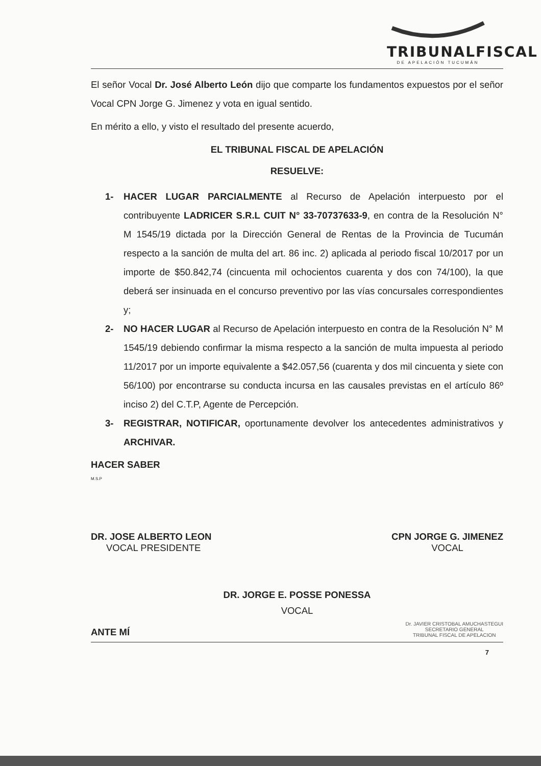TRIBUNALFISCAL
DE APELACIÓN TUCUMÁN
El señor Vocal Dr. José Alberto León dijo que comparte los fundamentos expuestos por el señor Vocal CPN Jorge G. Jimenez y vota en igual sentido.
En mérito a ello, y visto el resultado del presente acuerdo,
EL TRIBUNAL FISCAL DE APELACIÓN
RESUELVE:
1- HACER LUGAR PARCIALMENTE al Recurso de Apelación interpuesto por el contribuyente LADRICER S.R.L CUIT N° 33-70737633-9, en contra de la Resolución N° M 1545/19 dictada por la Dirección General de Rentas de la Provincia de Tucumán respecto a la sanción de multa del art. 86 inc. 2) aplicada al periodo fiscal 10/2017 por un importe de $50.842,74 (cincuenta mil ochocientos cuarenta y dos con 74/100), la que deberá ser insinuada en el concurso preventivo por las vías concursales correspondientes y;
2- NO HACER LUGAR al Recurso de Apelación interpuesto en contra de la Resolución N° M 1545/19 debiendo confirmar la misma respecto a la sanción de multa impuesta al periodo 11/2017 por un importe equivalente a $42.057,56 (cuarenta y dos mil cincuenta y siete con 56/100) por encontrarse su conducta incursa en las causales previstas en el artículo 86º inciso 2) del C.T.P, Agente de Percepción.
3- REGISTRAR, NOTIFICAR, oportunamente devolver los antecedentes administrativos y ARCHIVAR.
HACER SABER
M.S.P
DR. JOSE ALBERTO LEON
VOCAL PRESIDENTE
CPN JORGE G. JIMENEZ
VOCAL
DR. JORGE E. POSSE PONESSA
VOCAL
ANTE MÍ
Dr. JAVIER CRISTOBAL AMUCHASTEGUI
SECRETARIO GENERAL
TRIBUNAL FISCAL DE APELACION
7